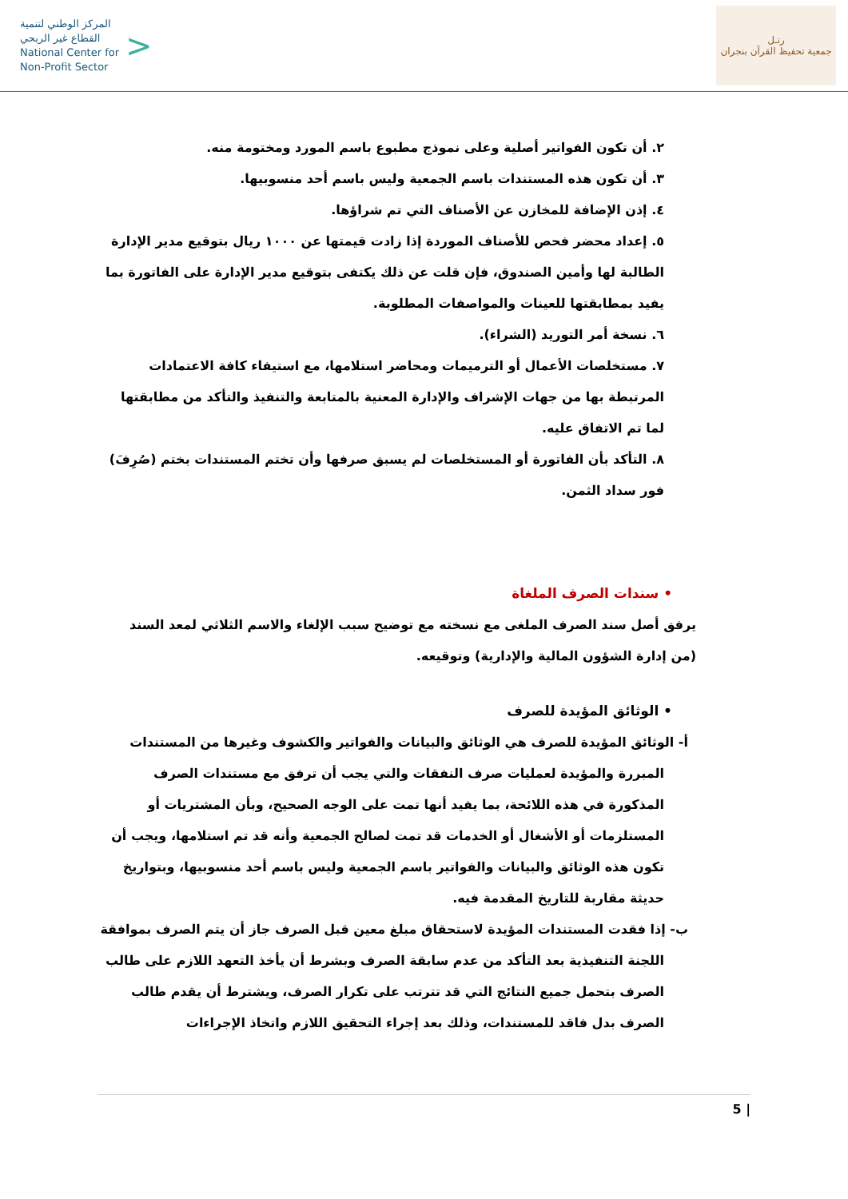المركز الوطني لتنمية
القطاع غير الربحي
National Center for
Non-Profit Sector
>
رتـل
جمعية تحفيظ القرآن بنجران
٢. أن تكون الفواتير أصلية وعلى نموذج مطبوع باسم المورد ومختومة منه.
٣. أن تكون هذه المستندات باسم الجمعية وليس باسم أحد منسوبيها.
٤. إذن الإضافة للمخازن عن الأصناف التي تم شراؤها.
٥. إعداد محضر فحص للأصناف الموردة إذا زادت قيمتها عن ١٠٠٠ ريال بتوقيع مدير الإدارة الطالبة لها وأمين الصندوق، فإن قلت عن ذلك يكتفى بتوقيع مدير الإدارة على الفاتورة بما يفيد بمطابقتها للعينات والمواصفات المطلوبة.
٦. نسخة أمر التوريد (الشراء).
٧. مستخلصات الأعمال أو الترميمات ومحاضر استلامها، مع استيفاء كافة الاعتمادات المرتبطة بها من جهات الإشراف والإدارة المعنية بالمتابعة والتنفيذ والتأكد من مطابقتها لما تم الاتفاق عليه.
٨. التأكد بأن الفاتورة أو المستخلصات لم يسبق صرفها وأن تختم المستندات بختم (صُرِفَ) فور سداد الثمن.
• سندات الصرف الملغاة
يرفق أصل سند الصرف الملغى مع نسخته مع توضيح سبب الإلغاء والاسم الثلاثي لمعد السند (من إدارة الشؤون المالية والإدارية) وتوقيعه.
• الوثائق المؤيدة للصرف
أ- الوثائق المؤيدة للصرف هي الوثائق والبيانات والفواتير والكشوف وغيرها من المستندات المبررة والمؤيدة لعمليات صرف النفقات والتي يجب أن ترفق مع مستندات الصرف المذكورة في هذه اللائحة، بما يفيد أنها تمت على الوجه الصحيح، وبأن المشتريات أو المستلزمات أو الأشغال أو الخدمات قد تمت لصالح الجمعية وأنه قد تم استلامها، ويجب أن تكون هذه الوثائق والبيانات والفواتير باسم الجمعية وليس باسم أحد منسوبيها، وبتواريخ حديثة مقاربة للتاريخ المقدمة فيه.
ب- إذا فقدت المستندات المؤيدة لاستحقاق مبلغ معين قبل الصرف جاز أن يتم الصرف بموافقة اللجنة التنفيذية بعد التأكد من عدم سابقة الصرف وبشرط أن يأخذ التعهد اللازم على طالب الصرف بتحمل جميع النتائج التي قد تترتب على تكرار الصرف، ويشترط أن يقدم طالب الصرف بدل فاقد للمستندات، وذلك بعد إجراء التحقيق اللازم واتخاذ الإجراءات
5 |